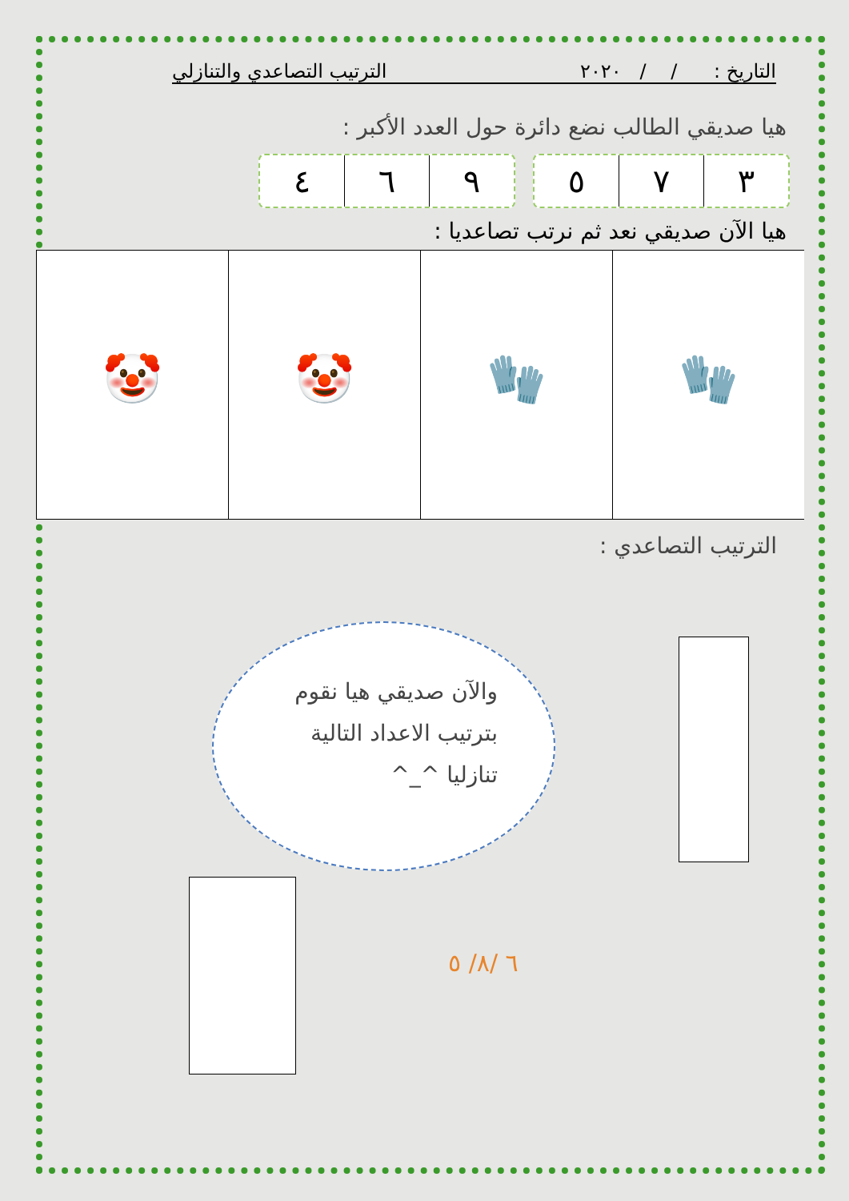التاريخ : / / ٢٠٢٠ الترتيب التصاعدي والتنازلي
هيا صديقي الطالب نضع دائرة حول العدد الأكبر :
٩ ٦ ٤ ٣ ٧ ٥
هيا الآن صديقي نعد ثم نرتب تصاعديا :
🧤 🧤 🤡 🤡
الترتيب التصاعدي :
والآن صديقي هيا نقوم
بترتيب الاعداد التالية
تنازليا ^_^
٦ /٨/ ٥